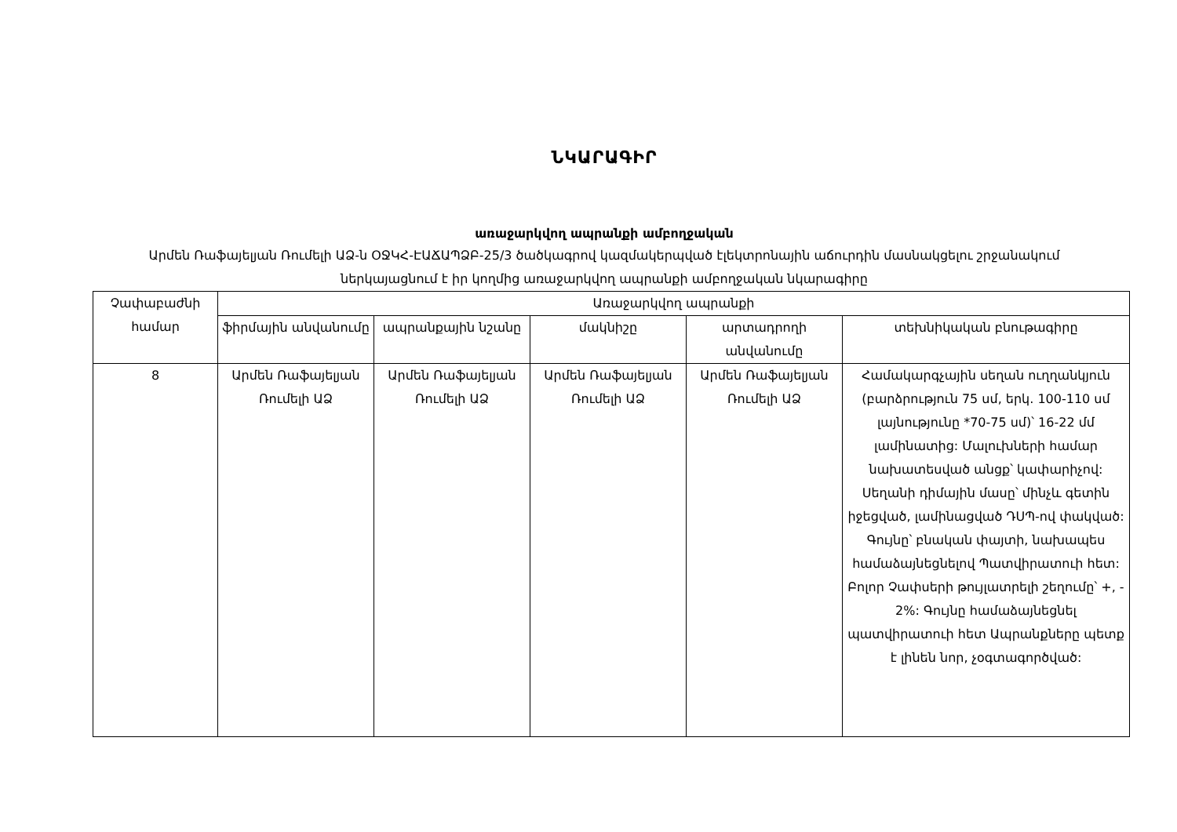ՆԿԱՐԱԳԻՐ
առաջարկվող ապրանքի ամբողջական
Արմեն Ռաֆայելյան Ռումելի ԱՁ-ն ՕՋԿՀ-ԷԱՃԱՊՁԲ-25/3 ծածկագրով կազմակերպված էլեկտրոնային աճուրդին մասնակցելու շրջանակում ներկայացնում է իր կողմից առաջարկվող ապրանքի ամբողջական նկարագիրը
| Չափաբաժնի համար | Առաջարկվող ապրանքի | | | | |
| --- | --- | --- | --- | --- | --- |
| | ֆիրմային անվանումը | ապրանքային նշանը | մակնիշը | արտադրողի անվանումը | տեխնիկական բնութագիրը |
| 8 | Արմեն Ռաֆայելյան Ռումելի ԱՁ | Արմեն Ռաֆայելյան Ռումելի ԱՁ | Արմեն Ռաֆայելյան Ռումելի ԱՁ | Արմեն Ռաֆայելյան Ռումելի ԱՁ | Համակարգչային սեղան ուղղանկյուն (բարձրություն 75 սմ, երկ. 100-110 սմ լայնությունը *70-75 սմ)՝ 16-22 մմ լամինատից: Մալուխների համար նախատեսված անցք՝ կափարիչով: Սեղանի դիմային մասը՝ մինչև գետին իջեցված, լամինացված ԴՍՊ-ով փակված: Գույնը՝ բնական փայտի, նախապես համաձայնեցնելով Պատվիրատուի հետ: Բոլոր Չափսերի թույլատրելի շեղումը՝ +, - 2%: Գույնը համաձայնեցնել պատվիրատուի հետ Ապրանքները պետք է լինեն նոր, չօգտագործված: |